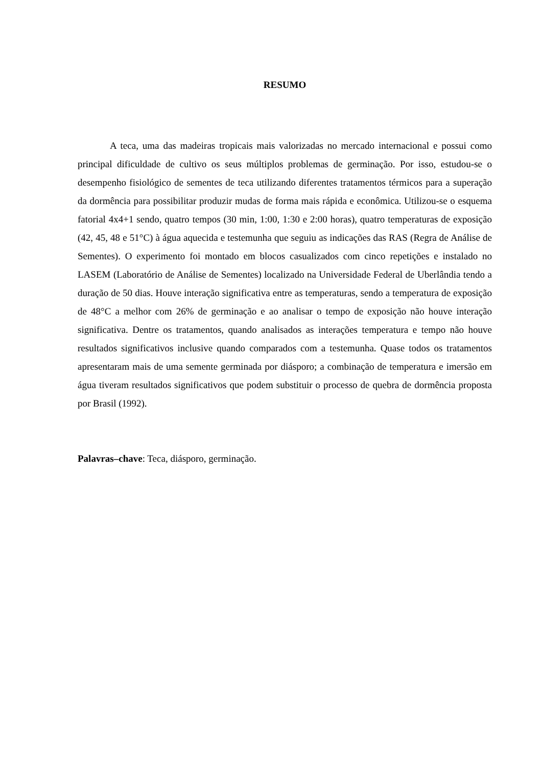RESUMO
A teca, uma das madeiras tropicais mais valorizadas no mercado internacional e possui como principal dificuldade de cultivo os seus múltiplos problemas de germinação. Por isso, estudou-se o desempenho fisiológico de sementes de teca utilizando diferentes tratamentos térmicos para a superação da dormência para possibilitar produzir mudas de forma mais rápida e econômica. Utilizou-se o esquema fatorial 4x4+1 sendo, quatro tempos (30 min, 1:00, 1:30 e 2:00 horas), quatro temperaturas de exposição (42, 45, 48 e 51°C) à água aquecida e testemunha que seguiu as indicações das RAS (Regra de Análise de Sementes). O experimento foi montado em blocos casualizados com cinco repetições e instalado no LASEM (Laboratório de Análise de Sementes) localizado na Universidade Federal de Uberlândia tendo a duração de 50 dias. Houve interação significativa entre as temperaturas, sendo a temperatura de exposição de 48°C a melhor com 26% de germinação e ao analisar o tempo de exposição não houve interação significativa. Dentre os tratamentos, quando analisados as interações temperatura e tempo não houve resultados significativos inclusive quando comparados com a testemunha. Quase todos os tratamentos apresentaram mais de uma semente germinada por diásporo; a combinação de temperatura e imersão em água tiveram resultados significativos que podem substituir o processo de quebra de dormência proposta por Brasil (1992).
Palavras–chave: Teca, diásporo, germinação.